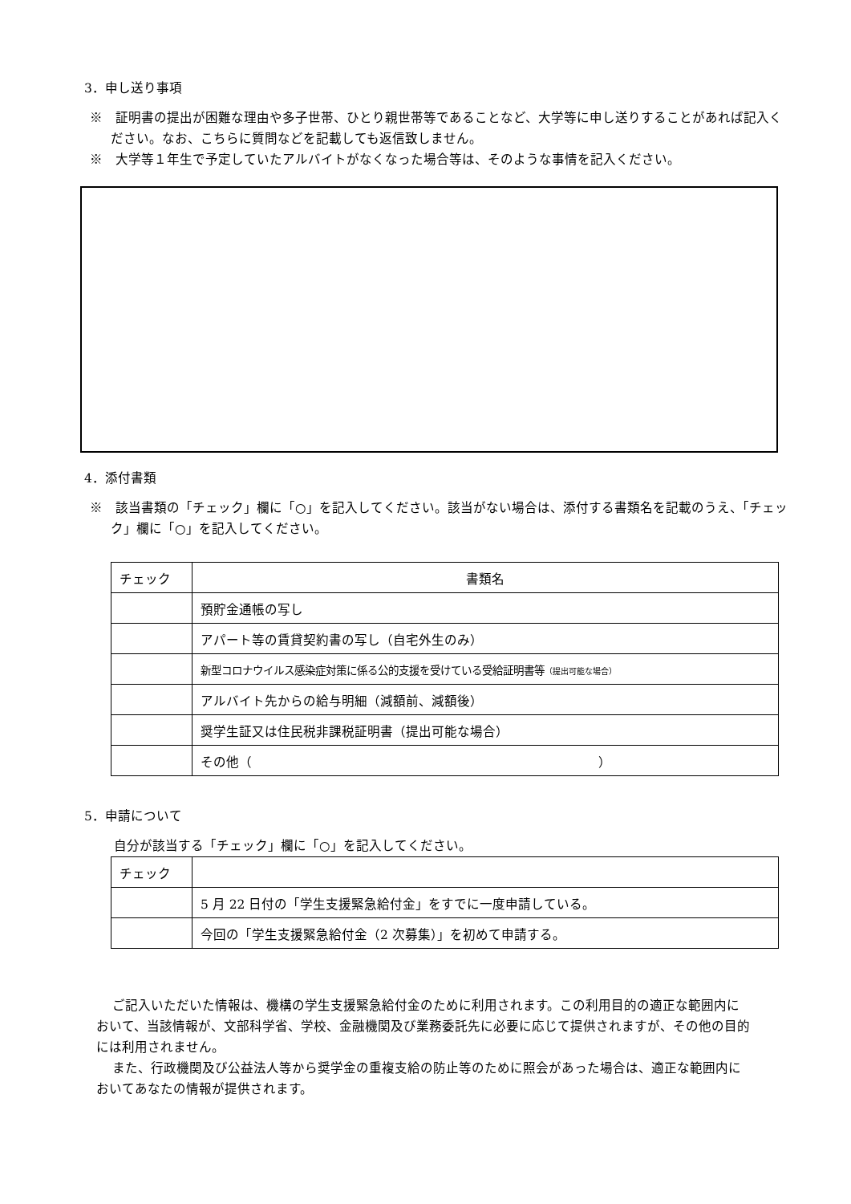3．申し送り事項
※　証明書の提出が困難な理由や多子世帯、ひとり親世帯等であることなど、大学等に申し送りすることがあれば記入ください。なお、こちらに質問などを記載しても返信致しません。
※　大学等１年生で予定していたアルバイトがなくなった場合等は、そのような事情を記入ください。
4．添付書類
※　該当書類の「チェック」欄に「○」を記入してください。該当がない場合は、添付する書類名を記載のうえ、「チェック」欄に「○」を記入してください。
| チェック | 書類名 |
| | 預貯金通帳の写し |
| | アパート等の賃貸契約書の写し（自宅外生のみ） |
| | 新型コロナウイルス感染症対策に係る公的支援を受けている受給証明書等 （提出可能な場合） |
| | アルバイト先からの給与明細（減額前、減額後） |
| | 奨学生証又は住民税非課税証明書（提出可能な場合） |
| | その他（ ） |
5．申請について
自分が該当する「チェック」欄に「○」を記入してください。
| チェック | |
| | 5 月 22 日付の「学生支援緊急給付金」をすでに一度申請している。 |
| | 今回の「学生支援緊急給付金（2 次募集）」を初めて申請する。 |
ご記入いただいた情報は、機構の学生支援緊急給付金のために利用されます。この利用目的の適正な範囲内において、当該情報が、文部科学省、学校、金融機関及び業務委託先に必要に応じて提供されますが、その他の目的には利用されません。
また、行政機関及び公益法人等から奨学金の重複支給の防止等のために照会があった場合は、適正な範囲内においてあなたの情報が提供されます。